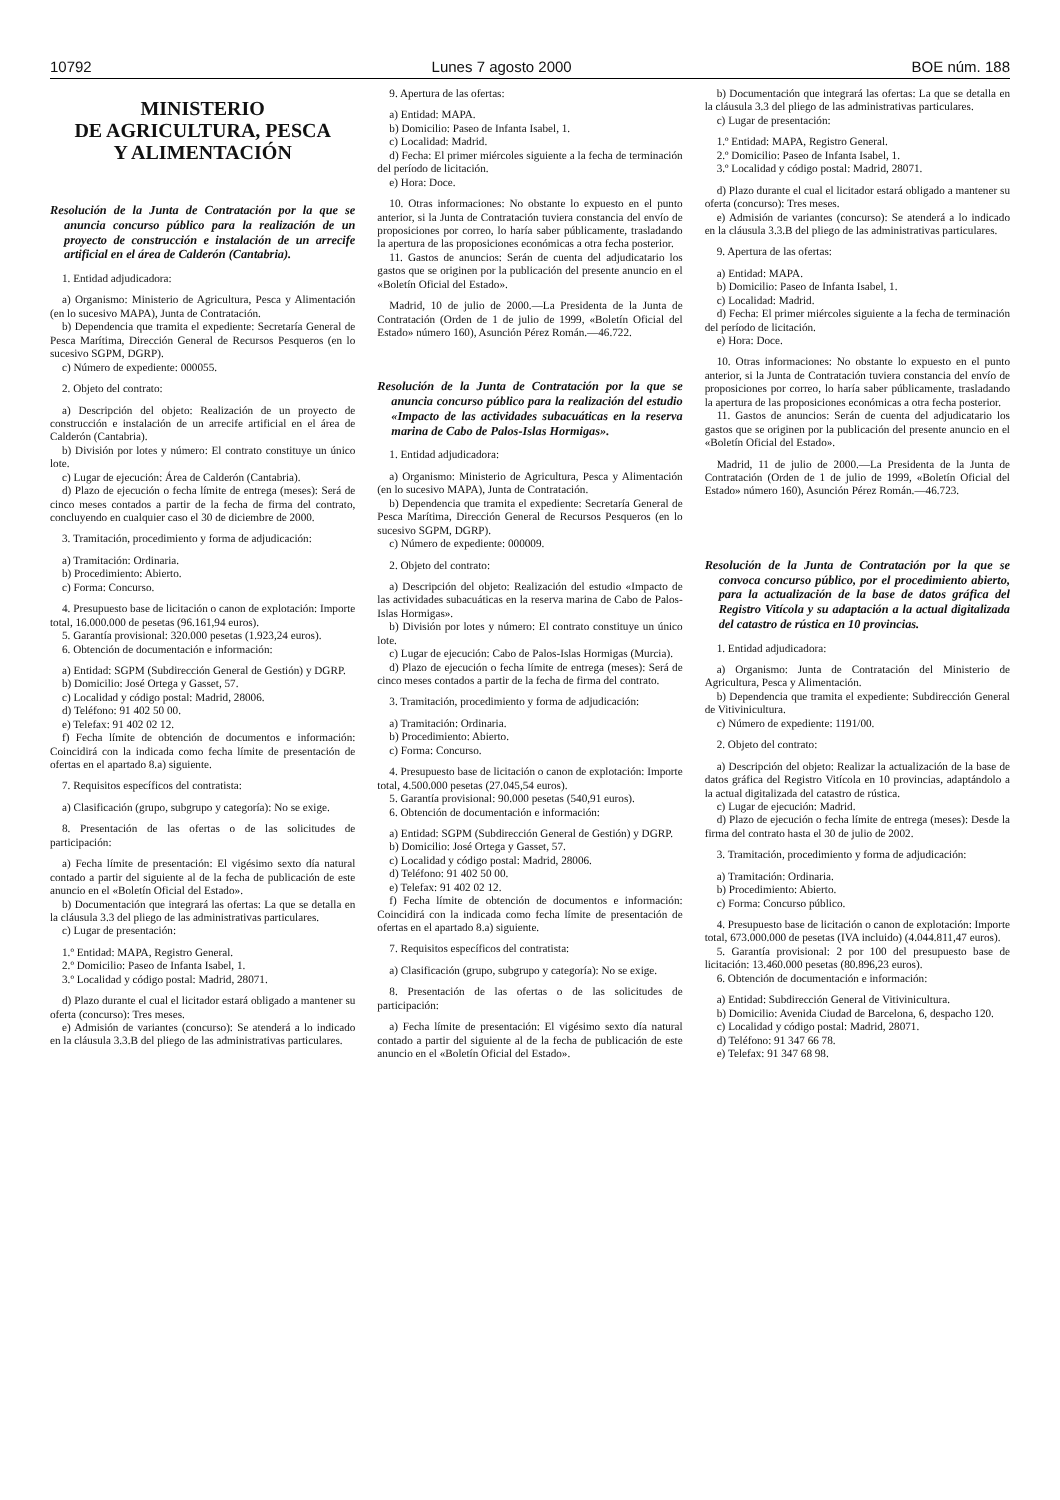10792 Lunes 7 agosto 2000 BOE núm. 188
MINISTERIO
DE AGRICULTURA, PESCA
Y ALIMENTACIÓN
Resolución de la Junta de Contratación por la que se anuncia concurso público para la realización de un proyecto de construcción e instalación de un arrecife artificial en el área de Calderón (Cantabria).
1. Entidad adjudicadora:
a) Organismo: Ministerio de Agricultura, Pesca y Alimentación (en lo sucesivo MAPA), Junta de Contratación.
b) Dependencia que tramita el expediente: Secretaría General de Pesca Marítima, Dirección General de Recursos Pesqueros (en lo sucesivo SGPM, DGRP).
c) Número de expediente: 000055.
2. Objeto del contrato:
a) Descripción del objeto: Realización de un proyecto de construcción e instalación de un arrecife artificial en el área de Calderón (Cantabria).
b) División por lotes y número: El contrato constituye un único lote.
c) Lugar de ejecución: Área de Calderón (Cantabria).
d) Plazo de ejecución o fecha límite de entrega (meses): Será de cinco meses contados a partir de la fecha de firma del contrato, concluyendo en cualquier caso el 30 de diciembre de 2000.
3. Tramitación, procedimiento y forma de adjudicación:
a) Tramitación: Ordinaria.
b) Procedimiento: Abierto.
c) Forma: Concurso.
4. Presupuesto base de licitación o canon de explotación: Importe total, 16.000.000 de pesetas (96.161,94 euros).
5. Garantía provisional: 320.000 pesetas (1.923,24 euros).
6. Obtención de documentación e información:
a) Entidad: SGPM (Subdirección General de Gestión) y DGRP.
b) Domicilio: José Ortega y Gasset, 57.
c) Localidad y código postal: Madrid, 28006.
d) Teléfono: 91 402 50 00.
e) Telefax: 91 402 02 12.
f) Fecha límite de obtención de documentos e información: Coincidirá con la indicada como fecha límite de presentación de ofertas en el apartado 8.a) siguiente.
7. Requisitos específicos del contratista:
a) Clasificación (grupo, subgrupo y categoría): No se exige.
8. Presentación de las ofertas o de las solicitudes de participación:
a) Fecha límite de presentación: El vigésimo sexto día natural contado a partir del siguiente al de la fecha de publicación de este anuncio en el «Boletín Oficial del Estado».
b) Documentación que integrará las ofertas: La que se detalla en la cláusula 3.3 del pliego de las administrativas particulares.
c) Lugar de presentación:
1.º Entidad: MAPA, Registro General.
2.º Domicilio: Paseo de Infanta Isabel, 1.
3.º Localidad y código postal: Madrid, 28071.
d) Plazo durante el cual el licitador estará obligado a mantener su oferta (concurso): Tres meses.
e) Admisión de variantes (concurso): Se atenderá a lo indicado en la cláusula 3.3.B del pliego de las administrativas particulares.
9. Apertura de las ofertas:
a) Entidad: MAPA.
b) Domicilio: Paseo de Infanta Isabel, 1.
c) Localidad: Madrid.
d) Fecha: El primer miércoles siguiente a la fecha de terminación del período de licitación.
e) Hora: Doce.
10. Otras informaciones: No obstante lo expuesto en el punto anterior, si la Junta de Contratación tuviera constancia del envío de proposiciones por correo, lo haría saber públicamente, trasladando la apertura de las proposiciones económicas a otra fecha posterior.
11. Gastos de anuncios: Serán de cuenta del adjudicatario los gastos que se originen por la publicación del presente anuncio en el «Boletín Oficial del Estado».
Madrid, 10 de julio de 2000.—La Presidenta de la Junta de Contratación (Orden de 1 de julio de 1999, «Boletín Oficial del Estado» número 160), Asunción Pérez Román.—46.722.
Resolución de la Junta de Contratación por la que se anuncia concurso público para la realización del estudio «Impacto de las actividades subacuáticas en la reserva marina de Cabo de Palos-Islas Hormigas».
1. Entidad adjudicadora:
a) Organismo: Ministerio de Agricultura, Pesca y Alimentación (en lo sucesivo MAPA), Junta de Contratación.
b) Dependencia que tramita el expediente: Secretaría General de Pesca Marítima, Dirección General de Recursos Pesqueros (en lo sucesivo SGPM, DGRP).
c) Número de expediente: 000009.
2. Objeto del contrato:
a) Descripción del objeto: Realización del estudio «Impacto de las actividades subacuáticas en la reserva marina de Cabo de Palos-Islas Hormigas».
b) División por lotes y número: El contrato constituye un único lote.
c) Lugar de ejecución: Cabo de Palos-Islas Hormigas (Murcia).
d) Plazo de ejecución o fecha límite de entrega (meses): Será de cinco meses contados a partir de la fecha de firma del contrato.
3. Tramitación, procedimiento y forma de adjudicación:
a) Tramitación: Ordinaria.
b) Procedimiento: Abierto.
c) Forma: Concurso.
4. Presupuesto base de licitación o canon de explotación: Importe total, 4.500.000 pesetas (27.045,54 euros).
5. Garantía provisional: 90.000 pesetas (540,91 euros).
6. Obtención de documentación e información:
a) Entidad: SGPM (Subdirección General de Gestión) y DGRP.
b) Domicilio: José Ortega y Gasset, 57.
c) Localidad y código postal: Madrid, 28006.
d) Teléfono: 91 402 50 00.
e) Telefax: 91 402 02 12.
f) Fecha límite de obtención de documentos e información: Coincidirá con la indicada como fecha límite de presentación de ofertas en el apartado 8.a) siguiente.
7. Requisitos específicos del contratista:
a) Clasificación (grupo, subgrupo y categoría): No se exige.
8. Presentación de las ofertas o de las solicitudes de participación:
a) Fecha límite de presentación: El vigésimo sexto día natural contado a partir del siguiente al de la fecha de publicación de este anuncio en el «Boletín Oficial del Estado».
b) Documentación que integrará las ofertas: La que se detalla en la cláusula 3.3 del pliego de las administrativas particulares.
c) Lugar de presentación:
1.º Entidad: MAPA, Registro General.
2.º Domicilio: Paseo de Infanta Isabel, 1.
3.º Localidad y código postal: Madrid, 28071.
d) Plazo durante el cual el licitador estará obligado a mantener su oferta (concurso): Tres meses.
e) Admisión de variantes (concurso): Se atenderá a lo indicado en la cláusula 3.3.B del pliego de las administrativas particulares.
9. Apertura de las ofertas:
a) Entidad: MAPA.
b) Domicilio: Paseo de Infanta Isabel, 1.
c) Localidad: Madrid.
d) Fecha: El primer miércoles siguiente a la fecha de terminación del período de licitación.
e) Hora: Doce.
10. Otras informaciones: No obstante lo expuesto en el punto anterior, si la Junta de Contratación tuviera constancia del envío de proposiciones por correo, lo haría saber públicamente, trasladando la apertura de las proposiciones económicas a otra fecha posterior.
11. Gastos de anuncios: Serán de cuenta del adjudicatario los gastos que se originen por la publicación del presente anuncio en el «Boletín Oficial del Estado».
Madrid, 11 de julio de 2000.—La Presidenta de la Junta de Contratación (Orden de 1 de julio de 1999, «Boletín Oficial del Estado» número 160), Asunción Pérez Román.—46.723.
Resolución de la Junta de Contratación por la que se convoca concurso público, por el procedimiento abierto, para la actualización de la base de datos gráfica del Registro Vitícola y su adaptación a la actual digitalizada del catastro de rústica en 10 provincias.
1. Entidad adjudicadora:
a) Organismo: Junta de Contratación del Ministerio de Agricultura, Pesca y Alimentación.
b) Dependencia que tramita el expediente: Subdirección General de Vitivinicultura.
c) Número de expediente: 1191/00.
2. Objeto del contrato:
a) Descripción del objeto: Realizar la actualización de la base de datos gráfica del Registro Vitícola en 10 provincias, adaptándolo a la actual digitalizada del catastro de rústica.
c) Lugar de ejecución: Madrid.
d) Plazo de ejecución o fecha límite de entrega (meses): Desde la firma del contrato hasta el 30 de julio de 2002.
3. Tramitación, procedimiento y forma de adjudicación:
a) Tramitación: Ordinaria.
b) Procedimiento: Abierto.
c) Forma: Concurso público.
4. Presupuesto base de licitación o canon de explotación: Importe total, 673.000.000 de pesetas (IVA incluido) (4.044.811,47 euros).
5. Garantía provisional: 2 por 100 del presupuesto base de licitación: 13.460.000 pesetas (80.896,23 euros).
6. Obtención de documentación e información:
a) Entidad: Subdirección General de Vitivinicultura.
b) Domicilio: Avenida Ciudad de Barcelona, 6, despacho 120.
c) Localidad y código postal: Madrid, 28071.
d) Teléfono: 91 347 66 78.
e) Telefax: 91 347 68 98.